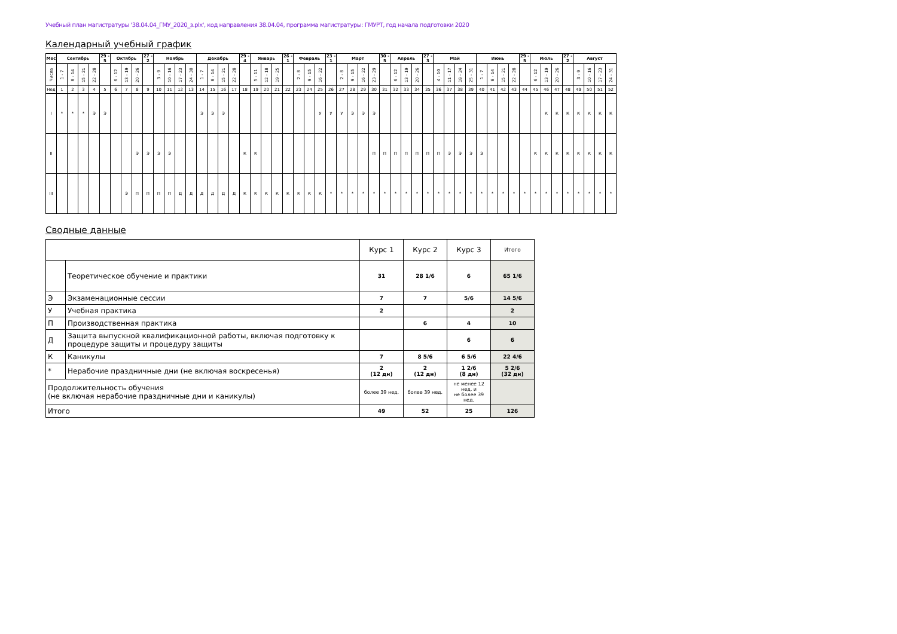Учебный план магистратуры '38.04.04_ГМУ_2020_з.plx', код направления 38.04.04, программа магистратуры: ГМУРТ, год начала подготовки 2020
Календарный учебный график
| Мес | Сентябрь | | | | 29 - 5 | Октябрь | | | 27 - 2 | Ноябрь | | | | Декабрь | | | | 29 - 4 | Январь | | | 26 - 1 | Февраль | | | 23 - 1 | Март | | | | 30 - 5 | Апрель | | | 27 - 3 | Май | | | | Июнь | | | | 29 - 5 | Июль | | | 27 - 2 | Август | | | |
| --- | --- | --- | --- | --- | --- | --- | --- | --- | --- | --- | --- | --- | --- | --- | --- | --- | --- | --- | --- | --- | --- | --- | --- | --- | --- | --- | --- | --- | --- | --- | --- | --- | --- | --- | --- | --- | --- | --- | --- | --- | --- | --- | --- | --- | --- | --- | --- | --- | --- | --- | --- | --- |
| Числа | 1 - 7 | 8 - 14 | 15 - 21 | 22 - 28 | | 6 - 12 | 13 - 19 | 20 - 26 | | 3 - 9 | 10 - 16 | 17 - 23 | 24 - 30 | 1 - 7 | 8 - 14 | 15 - 21 | 22 - 28 | | 5 - 11 | 12 - 18 | 19 - 25 | | 2 - 8 | 9 - 15 | 16 - 22 | | 2 - 8 | 9 - 15 | 16 - 22 | 23 - 29 | | 6 - 12 | 13 - 19 | 20 - 26 | | 4 - 10 | 11 - 17 | 18 - 24 | 25 - 31 | 1 - 7 | 8 - 14 | 15 - 21 | 22 - 28 | | 6 - 12 | 13 - 19 | 20 - 26 | | 3 - 9 | 10 - 16 | 17 - 23 | 24 - 31 |
| Нед | 1 | 2 | 3 | 4 | 5 | 6 | 7 | 8 | 9 | 10 | 11 | 12 | 13 | 14 | 15 | 16 | 17 | 18 | 19 | 20 | 21 | 22 | 23 | 24 | 25 | 26 | 27 | 28 | 29 | 30 | 31 | 32 | 33 | 34 | 35 | 36 | 37 | 38 | 39 | 40 | 41 | 42 | 43 | 44 | 45 | 46 | 47 | 48 | 49 | 50 | 51 | 52 |
| I | * | * | * | Э | Э | | | | | | | | | Э | Э | Э | | | | | | | | | У | У | У | Э | Э | Э | | | | | | | | | | | | | | | | К | К | К | К | К | К | К |
| II | | | | | | | | Э | Э | Э | Э | | | | | | | К | К | | | | | | | | | | | П | П | П | П | П | П | П | Э | Э | Э | Э | | | | | К | К | К | К | К | К | К | К |
| III | | | | | | | Э | П | П | П | П | Д | Д | Д | Д | Д | Д | К | К | К | К | К | К | К | К | * | * | * | * | * | * | * | * | * | * | * | * | * | * | * | * | * | * | * | * | * | * | * | * | * | * | * |
Сводные данные
| | | Курс 1 | Курс 2 | Курс 3 | Итого |
| | Теоретическое обучение и практики | 31 | 28 1/6 | 6 | 65 1/6 |
| Э | Экзаменационные сессии | 7 | 7 | 5/6 | 14 5/6 |
| У | Учебная практика | 2 | | | 2 |
| П | Производственная практика | | 6 | 4 | 10 |
| Д | Защита выпускной квалификационной работы, включая подготовку к процедуре защиты и процедуру защиты | | | 6 | 6 |
| К | Каникулы | 7 | 8 5/6 | 6 5/6 | 22 4/6 |
| * | Нерабочие праздничные дни (не включая воскресенья) | 2 (12 дн) | 2 (12 дн) | 1 2/6 (8 дн) | 5 2/6 (32 дн) |
| Продолжительность обучения (не включая нерабочие праздничные дни и каникулы) | | более 39 нед. | более 39 нед. | не менее 12 нед. и не более 39 нед. | |
| Итого | | 49 | 52 | 25 | 126 |